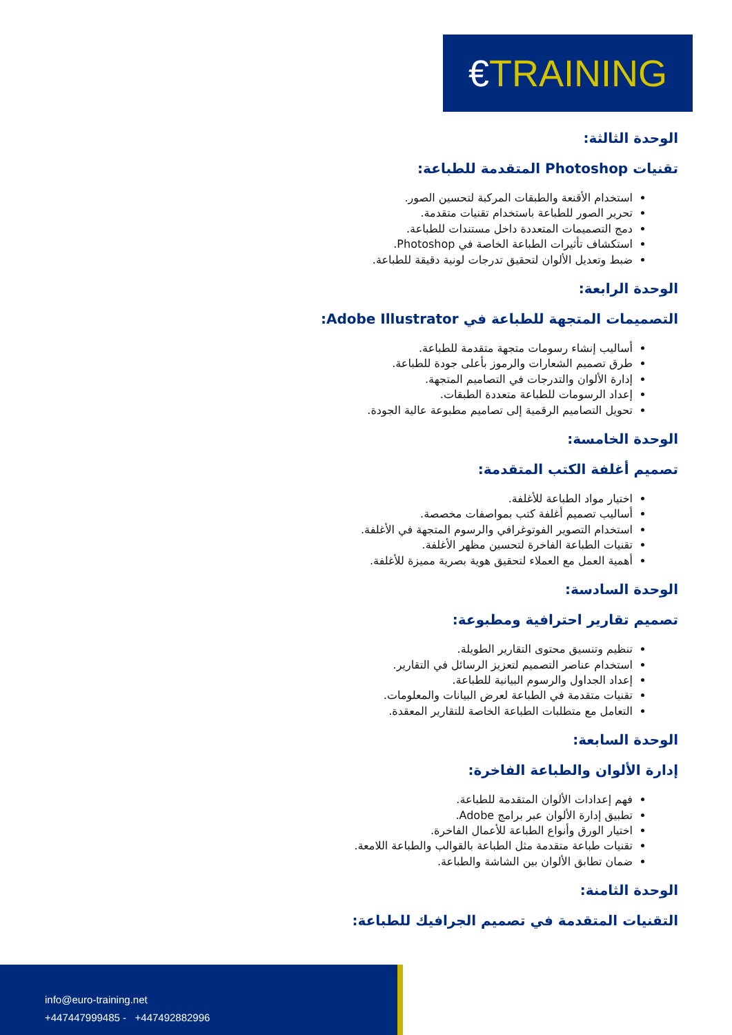€TRAINING
الوحدة الثالثة:
تقنيات Photoshop المتقدمة للطباعة:
استخدام الأقنعة والطبقات المركبة لتحسين الصور.
تحرير الصور للطباعة باستخدام تقنيات متقدمة.
دمج التصميمات المتعددة داخل مستندات للطباعة.
استكشاف تأثيرات الطباعة الخاصة في Photoshop.
ضبط وتعديل الألوان لتحقيق تدرجات لونية دقيقة للطباعة.
الوحدة الرابعة:
التصميمات المتجهة للطباعة في Adobe Illustrator:
أساليب إنشاء رسومات متجهة متقدمة للطباعة.
طرق تصميم الشعارات والرموز بأعلى جودة للطباعة.
إدارة الألوان والتدرجات في التصاميم المتجهة.
إعداد الرسومات للطباعة متعددة الطبقات.
تحويل التصاميم الرقمية إلى تصاميم مطبوعة عالية الجودة.
الوحدة الخامسة:
تصميم أغلفة الكتب المتقدمة:
اختيار مواد الطباعة للأغلفة.
أساليب تصميم أغلفة كتب بمواصفات مخصصة.
استخدام التصوير الفوتوغرافي والرسوم المتجهة في الأغلفة.
تقنيات الطباعة الفاخرة لتحسين مظهر الأغلفة.
أهمية العمل مع العملاء لتحقيق هوية بصرية مميزة للأغلفة.
الوحدة السادسة:
تصميم تقارير احترافية ومطبوعة:
تنظيم وتنسيق محتوى التقارير الطويلة.
استخدام عناصر التصميم لتعزيز الرسائل في التقارير.
إعداد الجداول والرسوم البيانية للطباعة.
تقنيات متقدمة في الطباعة لعرض البيانات والمعلومات.
التعامل مع متطلبات الطباعة الخاصة للتقارير المعقدة.
الوحدة السابعة:
إدارة الألوان والطباعة الفاخرة:
فهم إعدادات الألوان المتقدمة للطباعة.
تطبيق إدارة الألوان عبر برامج Adobe.
اختيار الورق وأنواع الطباعة للأعمال الفاخرة.
تقنيات طباعة متقدمة مثل الطباعة بالقوالب والطباعة اللامعة.
ضمان تطابق الألوان بين الشاشة والطباعة.
الوحدة الثامنة:
التقنيات المتقدمة في تصميم الجرافيك للطباعة:
info@euro-training.net
+447447999485 - +447492882996